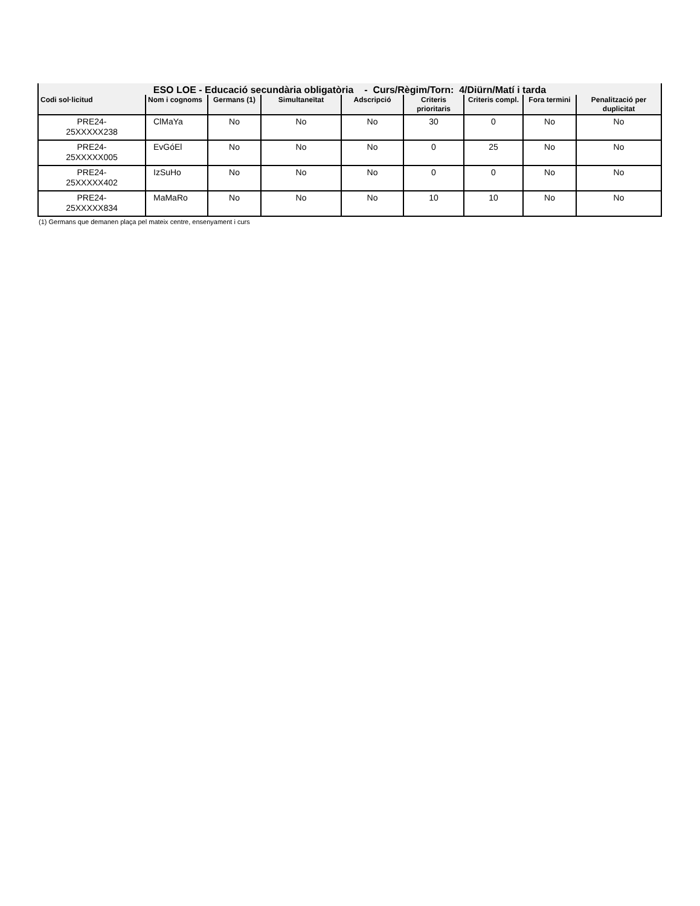| ESO LOE - Educació secundària obligatòria - Curs/Règim/Torn: 4/Diürn/Matí i tarda | | | | | | | | |
| Codi sol·licitud | Nom i cognoms | Germans (1) | Simultaneïtat | Adscripció | Criteris prioritaris | Criteris compl. | Fora termini | Penalització per duplicitat |
| PRE24- 25XXXXX238 | ClMaYa | No | No | No | 30 | 0 | No | No |
| PRE24- 25XXXXX005 | EvGóEl | No | No | No | 0 | 25 | No | No |
| PRE24- 25XXXXX402 | IzSuHo | No | No | No | 0 | 0 | No | No |
| PRE24- 25XXXXX834 | MaMaRo | No | No | No | 10 | 10 | No | No |
(1) Germans que demanen plaça pel mateix centre, ensenyament i curs